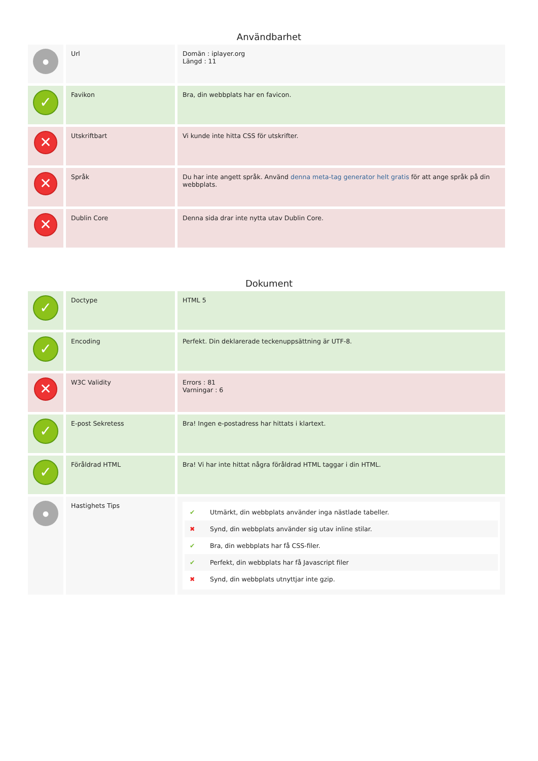Användbarhet
| ● | Url | Domän : iplayer.org Längd : 11 |
| ✓ | Favikon | Bra, din webbplats har en favicon. |
| ✕ | Utskriftbart | Vi kunde inte hitta CSS för utskrifter. |
| ✕ | Språk | Du har inte angett språk. Använd denna meta-tag generator helt gratis för att ange språk på din webbplats. |
| ✕ | Dublin Core | Denna sida drar inte nytta utav Dublin Core. |
Dokument
| ✓ | Doctype | HTML 5 |
| ✓ | Encoding | Perfekt. Din deklarerade teckenuppsättning är UTF-8. |
| ✕ | W3C Validity | Errors : 81 Varningar : 6 |
| ✓ | E-post Sekretess | Bra! Ingen e-postadress har hittats i klartext. |
| ✓ | Föråldrad HTML | Bra! Vi har inte hittat några föråldrad HTML taggar i din HTML. |
| ● | Hastighets Tips | ✔ Utmärkt, din webbplats använder inga nästlade tabeller. ✖ Synd, din webbplats använder sig utav inline stilar. ✔ Bra, din webbplats har få CSS-filer. ✔ Perfekt, din webbplats har få Javascript filer ✖ Synd, din webbplats utnyttjar inte gzip. |